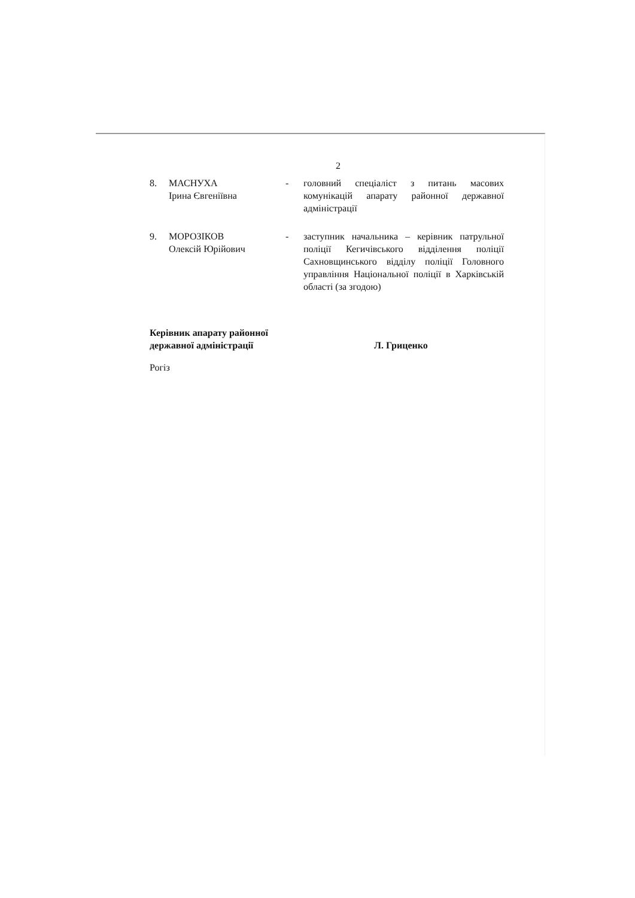2
8. МАСНУХА
Ірина Євгеніївна
- головний спеціаліст з питань масових комунікацій апарату районної державної адміністрації
9. МОРОЗІКОВ
Олексій Юрійович
- заступник начальника – керівник патрульної поліції Кегичівського відділення поліції Сахновщинського відділу поліції Головного управління Національної поліції в Харківській області (за згодою)
Керівник апарату районної
державної адміністрації
Л. Гриценко
Рогіз